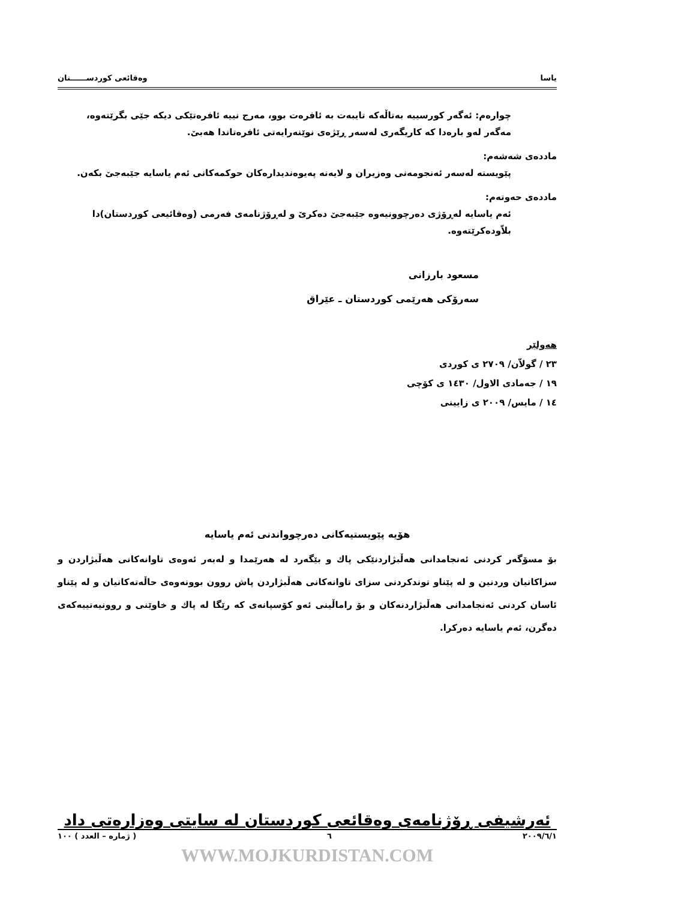یاسا وەقائعی کوردســــــتان
چوارەم: ئەگەر کورسییە بەتاڵەکە تایبەت بە ئافرەت بوو، مەرج نییە ئافرەتێکی دیکە جێی بگرێتەوە، مەگەر لەو بارەدا کە کاریگەری لەسەر ڕێژەی نوێنەرایەتی ئافرەتاندا هەبێ.
ماددەی شەشەم:
پێویستە لەسەر ئەنجومەنی وەزیران و لایەنە پەیوەندیدارەکان حوکمەکانی ئەم یاسایە جێبەجێ بکەن.
ماددەی حەوتەم:
ئەم یاسایە لەڕۆژی دەرچوونیەوە جێبەجێ دەکرێ و لەڕۆژنامەی فەرمی (وەقائیعی کوردستان)دا بلاّودەکرێتەوە.
مسعود بارزانی
سەرۆکی هەرێمی کوردستان ـ عێراق
هەولێر
٢٣ / گولاّن/ ٢٧٠٩ ی کوردی
١٩ / جەمادی الاول/ ١٤٣٠ ی کۆچی
١٤ / مایس/ ٢٠٠٩ ی زایینی
هۆیە پێویستیەکانی دەرچوواندنی ئەم یاسایە
بۆ مسۆگەر کردنی ئەنجامدانی هەڵبژاردنێکی پاك و بێگەرد لە هەرێمدا و لەبەر ئەوەی تاوانەکانی هەڵبژاردن و سزاکانیان وردنین و لە پێناو توندکردنی سزای تاوانەکانی هەڵبژاردن پاش روون بوونەوەی حاڵەتەکانیان و لە پێناو ئاسان کردنی ئەنجامدانی هەڵبژاردنەکان و بۆ راماڵینی ئەو کۆسپانەی کە رێگا لە پاك و خاوێنی و روونیەتییەکەی دەگرن، ئەم یاسایە دەرکرا.
ئەرشیفی ڕۆژنامەی وەقائعی کوردستان لە سایتی وەزارەتی داد
٢٠٠٩/٦/١ ٦ ( ژمارە – العدد ) ١٠٠
WWW.MOJKURDISTAN.COM